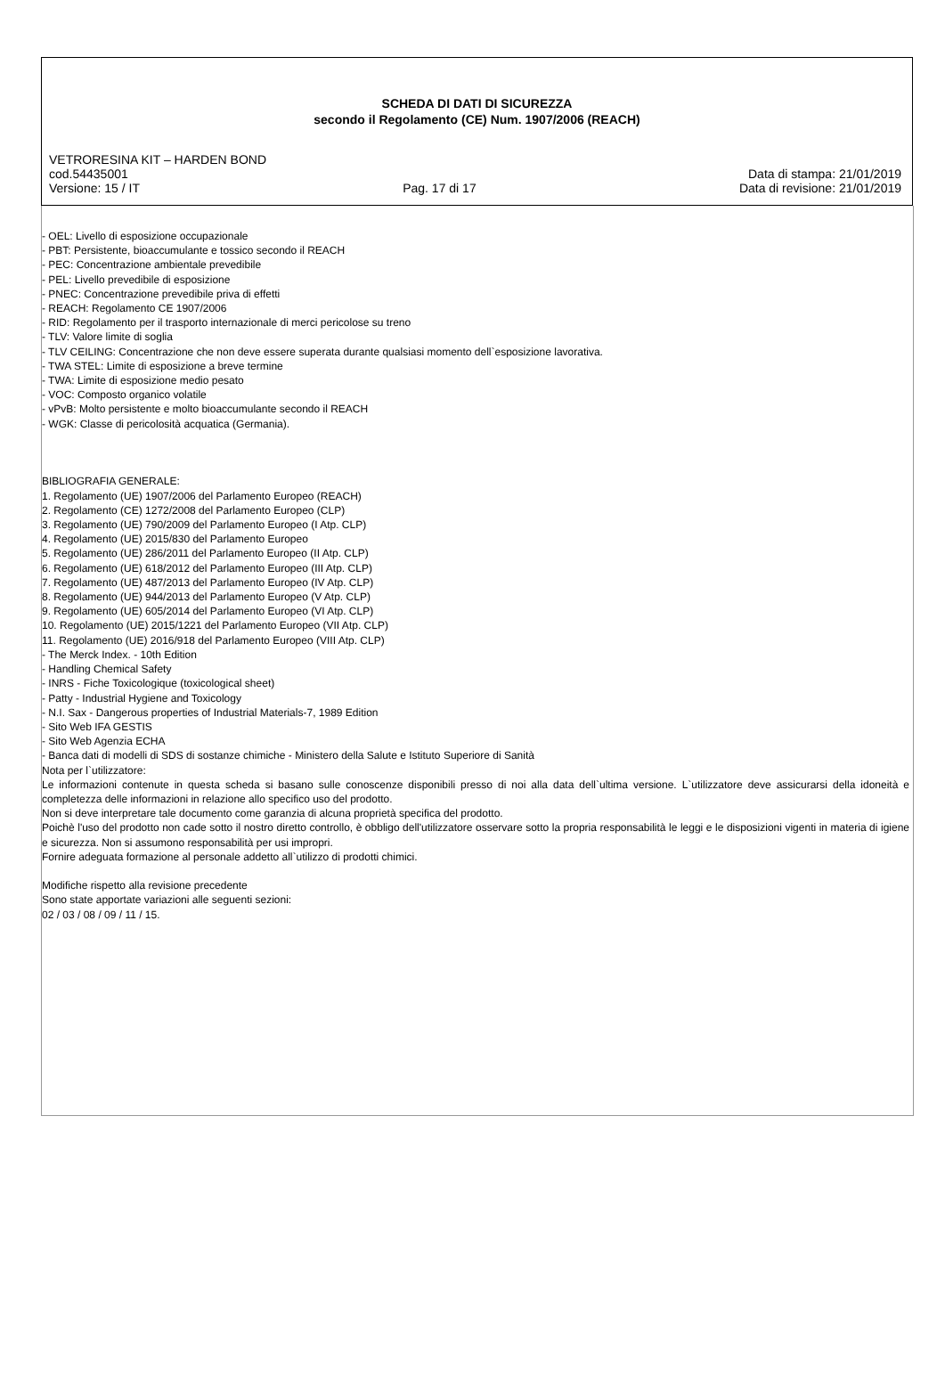SCHEDA DI DATI DI SICUREZZA
secondo il Regolamento (CE) Num. 1907/2006 (REACH)
VETRORESINA KIT – HARDEN BOND
cod.54435001 Data di stampa: 21/01/2019
Versione: 15 / IT Pag. 17 di 17 Data di revisione: 21/01/2019
- OEL: Livello di esposizione occupazionale
- PBT: Persistente, bioaccumulante e tossico secondo il REACH
- PEC: Concentrazione ambientale prevedibile
- PEL: Livello prevedibile di esposizione
- PNEC: Concentrazione prevedibile priva di effetti
- REACH: Regolamento CE 1907/2006
- RID: Regolamento per il trasporto internazionale di merci pericolose su treno
- TLV: Valore limite di soglia
- TLV CEILING: Concentrazione che non deve essere superata durante qualsiasi momento dell`esposizione lavorativa.
- TWA STEL: Limite di esposizione a breve termine
- TWA: Limite di esposizione medio pesato
- VOC: Composto organico volatile
- vPvB: Molto persistente e molto bioaccumulante secondo il REACH
- WGK: Classe di pericolosità acquatica (Germania).
BIBLIOGRAFIA GENERALE:
1. Regolamento (UE) 1907/2006 del Parlamento Europeo (REACH)
2. Regolamento (CE) 1272/2008 del Parlamento Europeo (CLP)
3. Regolamento (UE) 790/2009 del Parlamento Europeo (I Atp. CLP)
4. Regolamento (UE) 2015/830 del Parlamento Europeo
5. Regolamento (UE) 286/2011 del Parlamento Europeo (II Atp. CLP)
6. Regolamento (UE) 618/2012 del Parlamento Europeo (III Atp. CLP)
7. Regolamento (UE) 487/2013 del Parlamento Europeo (IV Atp. CLP)
8. Regolamento (UE) 944/2013 del Parlamento Europeo (V Atp. CLP)
9. Regolamento (UE) 605/2014 del Parlamento Europeo (VI Atp. CLP)
10. Regolamento (UE) 2015/1221 del Parlamento Europeo (VII Atp. CLP)
11. Regolamento (UE) 2016/918 del Parlamento Europeo (VIII Atp. CLP)
- The Merck Index. - 10th Edition
- Handling Chemical Safety
- INRS - Fiche Toxicologique (toxicological sheet)
- Patty - Industrial Hygiene and Toxicology
- N.I. Sax - Dangerous properties of Industrial Materials-7, 1989 Edition
- Sito Web IFA GESTIS
- Sito Web Agenzia ECHA
- Banca dati di modelli di SDS di sostanze chimiche - Ministero della Salute e Istituto Superiore di Sanità
Nota per l`utilizzatore:
Le informazioni contenute in questa scheda si basano sulle conoscenze disponibili presso di noi alla data dell`ultima versione. L`utilizzatore deve assicurarsi della idoneità e completezza delle informazioni in relazione allo specifico uso del prodotto.
Non si deve interpretare tale documento come garanzia di alcuna proprietà specifica del prodotto.
Poichè l'uso del prodotto non cade sotto il nostro diretto controllo, è obbligo dell'utilizzatore osservare sotto la propria responsabilità le leggi e le disposizioni vigenti in materia di igiene e sicurezza. Non si assumono responsabilità per usi impropri.
Fornire adeguata formazione al personale addetto all`utilizzo di prodotti chimici.
Modifiche rispetto alla revisione precedente
Sono state apportate variazioni alle seguenti sezioni:
02 / 03 / 08 / 09 / 11 / 15.